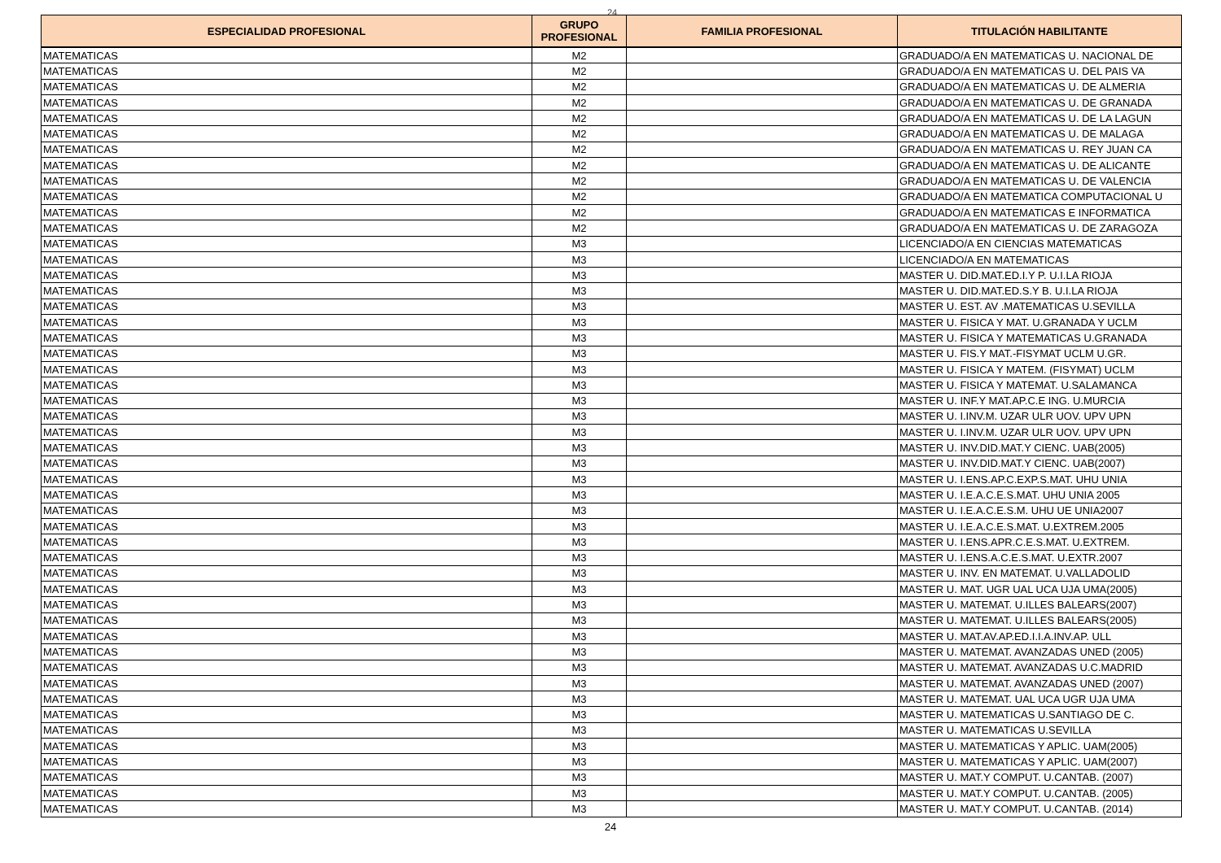24
| ESPECIALIDAD PROFESIONAL | GRUPO PROFESIONAL | FAMILIA PROFESIONAL | TITULACIÓN HABILITANTE |
| --- | --- | --- | --- |
| MATEMATICAS | M2 | | GRADUADO/A EN MATEMATICAS U. NACIONAL DE |
| MATEMATICAS | M2 | | GRADUADO/A EN MATEMATICAS U. DEL PAIS VA |
| MATEMATICAS | M2 | | GRADUADO/A EN MATEMATICAS U. DE ALMERIA |
| MATEMATICAS | M2 | | GRADUADO/A EN MATEMATICAS U. DE GRANADA |
| MATEMATICAS | M2 | | GRADUADO/A EN MATEMATICAS U. DE LA LAGUN |
| MATEMATICAS | M2 | | GRADUADO/A EN MATEMATICAS U. DE MALAGA |
| MATEMATICAS | M2 | | GRADUADO/A EN MATEMATICAS U. REY JUAN CA |
| MATEMATICAS | M2 | | GRADUADO/A EN MATEMATICAS U. DE ALICANTE |
| MATEMATICAS | M2 | | GRADUADO/A EN MATEMATICAS U. DE VALENCIA |
| MATEMATICAS | M2 | | GRADUADO/A EN MATEMATICA COMPUTACIONAL U |
| MATEMATICAS | M2 | | GRADUADO/A EN MATEMATICAS E INFORMATICA |
| MATEMATICAS | M2 | | GRADUADO/A EN MATEMATICAS U. DE ZARAGOZA |
| MATEMATICAS | M3 | | LICENCIADO/A EN CIENCIAS MATEMATICAS |
| MATEMATICAS | M3 | | LICENCIADO/A EN MATEMATICAS |
| MATEMATICAS | M3 | | MASTER U. DID.MAT.ED.I.Y P. U.I.LA RIOJA |
| MATEMATICAS | M3 | | MASTER U. DID.MAT.ED.S.Y B. U.I.LA RIOJA |
| MATEMATICAS | M3 | | MASTER U. EST. AV .MATEMATICAS U.SEVILLA |
| MATEMATICAS | M3 | | MASTER U. FISICA Y MAT. U.GRANADA Y UCLM |
| MATEMATICAS | M3 | | MASTER U. FISICA Y MATEMATICAS U.GRANADA |
| MATEMATICAS | M3 | | MASTER U. FIS.Y MAT.-FISYMAT UCLM U.GR. |
| MATEMATICAS | M3 | | MASTER U. FISICA Y MATEM. (FISYMAT) UCLM |
| MATEMATICAS | M3 | | MASTER U. FISICA Y MATEMAT. U.SALAMANCA |
| MATEMATICAS | M3 | | MASTER U. INF.Y MAT.AP.C.E ING. U.MURCIA |
| MATEMATICAS | M3 | | MASTER U. I.INV.M. UZAR ULR UOV. UPV UPN |
| MATEMATICAS | M3 | | MASTER U. I.INV.M. UZAR ULR UOV. UPV UPN |
| MATEMATICAS | M3 | | MASTER U. INV.DID.MAT.Y CIENC. UAB(2005) |
| MATEMATICAS | M3 | | MASTER U. INV.DID.MAT.Y CIENC. UAB(2007) |
| MATEMATICAS | M3 | | MASTER U. I.ENS.AP.C.EXP.S.MAT. UHU UNIA |
| MATEMATICAS | M3 | | MASTER U. I.E.A.C.E.S.MAT. UHU UNIA 2005 |
| MATEMATICAS | M3 | | MASTER U. I.E.A.C.E.S.M. UHU UE UNIA2007 |
| MATEMATICAS | M3 | | MASTER U. I.E.A.C.E.S.MAT. U.EXTREM.2005 |
| MATEMATICAS | M3 | | MASTER U. I.ENS.APR.C.E.S.MAT. U.EXTREM. |
| MATEMATICAS | M3 | | MASTER U. I.ENS.A.C.E.S.MAT. U.EXTR.2007 |
| MATEMATICAS | M3 | | MASTER U. INV. EN MATEMAT. U.VALLADOLID |
| MATEMATICAS | M3 | | MASTER U. MAT. UGR UAL UCA UJA UMA(2005) |
| MATEMATICAS | M3 | | MASTER U. MATEMAT. U.ILLES BALEARS(2007) |
| MATEMATICAS | M3 | | MASTER U. MATEMAT. U.ILLES BALEARS(2005) |
| MATEMATICAS | M3 | | MASTER U. MAT.AV.AP.ED.I.I.A.INV.AP. ULL |
| MATEMATICAS | M3 | | MASTER U. MATEMAT. AVANZADAS UNED (2005) |
| MATEMATICAS | M3 | | MASTER U. MATEMAT. AVANZADAS U.C.MADRID |
| MATEMATICAS | M3 | | MASTER U. MATEMAT. AVANZADAS UNED (2007) |
| MATEMATICAS | M3 | | MASTER U. MATEMAT. UAL UCA UGR UJA UMA |
| MATEMATICAS | M3 | | MASTER U. MATEMATICAS U.SANTIAGO DE C. |
| MATEMATICAS | M3 | | MASTER U. MATEMATICAS U.SEVILLA |
| MATEMATICAS | M3 | | MASTER U. MATEMATICAS Y APLIC. UAM(2005) |
| MATEMATICAS | M3 | | MASTER U. MATEMATICAS Y APLIC. UAM(2007) |
| MATEMATICAS | M3 | | MASTER U. MAT.Y COMPUT. U.CANTAB. (2007) |
| MATEMATICAS | M3 | | MASTER U. MAT.Y COMPUT. U.CANTAB. (2005) |
| MATEMATICAS | M3 | | MASTER U. MAT.Y COMPUT. U.CANTAB. (2014) |
24